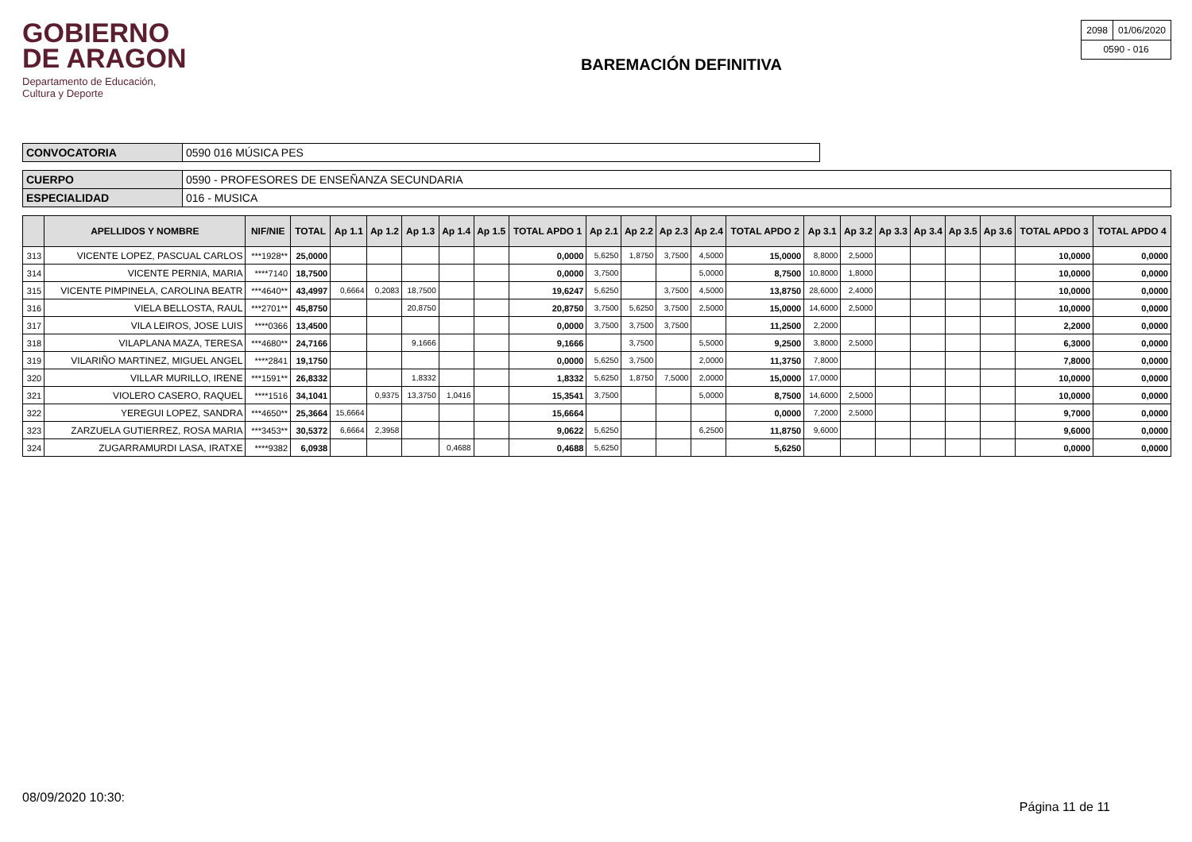GOBIERNO
DE ARAGON
Departamento de Educación,
Cultura y Deporte
BAREMACIÓN DEFINITIVA
| 2098 | 01/06/2020 |
| 0590 - 016 | |
| CONVOCATORIA | 0590 016 MÚSICA PES |
| CUERPO | 0590 - PROFESORES DE ENSEÑANZA SECUNDARIA |
| ESPECIALIDAD | 016 - MUSICA |
| | APELLIDOS Y NOMBRE | NIF/NIE | TOTAL | Ap 1.1 | Ap 1.2 | Ap 1.3 | Ap 1.4 | Ap 1.5 | TOTAL APDO 1 | Ap 2.1 | Ap 2.2 | Ap 2.3 | Ap 2.4 | TOTAL APDO 2 | Ap 3.1 | Ap 3.2 | Ap 3.3 | Ap 3.4 | Ap 3.5 | Ap 3.6 | TOTAL APDO 3 | TOTAL APDO 4 |
| --- | --- | --- | --- | --- | --- | --- | --- | --- | --- | --- | --- | --- | --- | --- | --- | --- | --- | --- | --- | --- | --- | --- |
| 313 | VICENTE LOPEZ, PASCUAL CARLOS | ***1928** | 25,0000 | | | | | | 0,0000 | 5,6250 | 1,8750 | 3,7500 | 4,5000 | 15,0000 | 8,8000 | 2,5000 | | | | | 10,0000 | 0,0000 |
| 314 | VICENTE PERNIA, MARIA | ****7140 | 18,7500 | | | | | | 0,0000 | 3,7500 | | | 5,0000 | 8,7500 | 10,8000 | 1,8000 | | | | | 10,0000 | 0,0000 |
| 315 | VICENTE PIMPINELA, CAROLINA BEATR | ***4640** | 43,4997 | 0,6664 | 0,2083 | 18,7500 | | | 19,6247 | 5,6250 | | 3,7500 | 4,5000 | 13,8750 | 28,6000 | 2,4000 | | | | | 10,0000 | 0,0000 |
| 316 | VIELA BELLOSTA, RAUL | ***2701** | 45,8750 | | | 20,8750 | | | 20,8750 | 3,7500 | 5,6250 | 3,7500 | 2,5000 | 15,0000 | 14,6000 | 2,5000 | | | | | 10,0000 | 0,0000 |
| 317 | VILA LEIROS, JOSE LUIS | ****0366 | 13,4500 | | | | | | 0,0000 | 3,7500 | 3,7500 | 3,7500 | | 11,2500 | 2,2000 | | | | | | 2,2000 | 0,0000 |
| 318 | VILAPLANA MAZA, TERESA | ***4680** | 24,7166 | | | 9,1666 | | | 9,1666 | | 3,7500 | | 5,5000 | 9,2500 | 3,8000 | 2,5000 | | | | | 6,3000 | 0,0000 |
| 319 | VILARIÑO MARTINEZ, MIGUEL ANGEL | ****2841 | 19,1750 | | | | | | 0,0000 | 5,6250 | 3,7500 | | 2,0000 | 11,3750 | 7,8000 | | | | | | 7,8000 | 0,0000 |
| 320 | VILLAR MURILLO, IRENE | ***1591** | 26,8332 | | | 1,8332 | | | 1,8332 | 5,6250 | 1,8750 | 7,5000 | 2,0000 | 15,0000 | 17,0000 | | | | | | 10,0000 | 0,0000 |
| 321 | VIOLERO CASERO, RAQUEL | ****1516 | 34,1041 | | 0,9375 | 13,3750 | 1,0416 | | 15,3541 | 3,7500 | | | 5,0000 | 8,7500 | 14,6000 | 2,5000 | | | | | 10,0000 | 0,0000 |
| 322 | YEREGUI LOPEZ, SANDRA | ***4650** | 25,3664 | 15,6664 | | | | | 15,6664 | | | | | 0,0000 | 7,2000 | 2,5000 | | | | | 9,7000 | 0,0000 |
| 323 | ZARZUELA GUTIERREZ, ROSA MARIA | ***3453** | 30,5372 | 6,6664 | 2,3958 | | | | 9,0622 | 5,6250 | | | 6,2500 | 11,8750 | 9,6000 | | | | | | 9,6000 | 0,0000 |
| 324 | ZUGARRAMURDI LASA, IRATXE | ****9382 | 6,0938 | | | | 0,4688 | | 0,4688 | 5,6250 | | | | 5,6250 | | | | | | | 0,0000 | 0,0000 |
08/09/2020 10:30:
Página 11 de 11